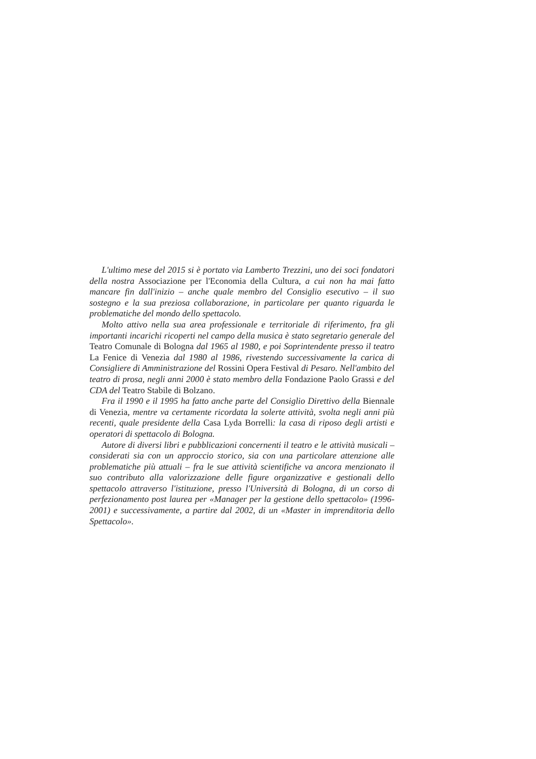L'ultimo mese del 2015 si è portato via Lamberto Trezzini, uno dei soci fondatori della nostra Associazione per l'Economia della Cultura, a cui non ha mai fatto mancare fin dall'inizio – anche quale membro del Consiglio esecutivo – il suo sostegno e la sua preziosa collaborazione, in particolare per quanto riguarda le problematiche del mondo dello spettacolo.
Molto attivo nella sua area professionale e territoriale di riferimento, fra gli importanti incarichi ricoperti nel campo della musica è stato segretario generale del Teatro Comunale di Bologna dal 1965 al 1980, e poi Soprintendente presso il teatro La Fenice di Venezia dal 1980 al 1986, rivestendo successivamente la carica di Consigliere di Amministrazione del Rossini Opera Festival di Pesaro. Nell'ambito del teatro di prosa, negli anni 2000 è stato membro della Fondazione Paolo Grassi e del CDA del Teatro Stabile di Bolzano.
Fra il 1990 e il 1995 ha fatto anche parte del Consiglio Direttivo della Biennale di Venezia, mentre va certamente ricordata la solerte attività, svolta negli anni più recenti, quale presidente della Casa Lyda Borrelli: la casa di riposo degli artisti e operatori di spettacolo di Bologna.
Autore di diversi libri e pubblicazioni concernenti il teatro e le attività musicali – considerati sia con un approccio storico, sia con una particolare attenzione alle problematiche più attuali – fra le sue attività scientifiche va ancora menzionato il suo contributo alla valorizzazione delle figure organizzative e gestionali dello spettacolo attraverso l'istituzione, presso l'Università di Bologna, di un corso di perfezionamento post laurea per «Manager per la gestione dello spettacolo» (1996-2001) e successivamente, a partire dal 2002, di un «Master in imprenditoria dello Spettacolo».